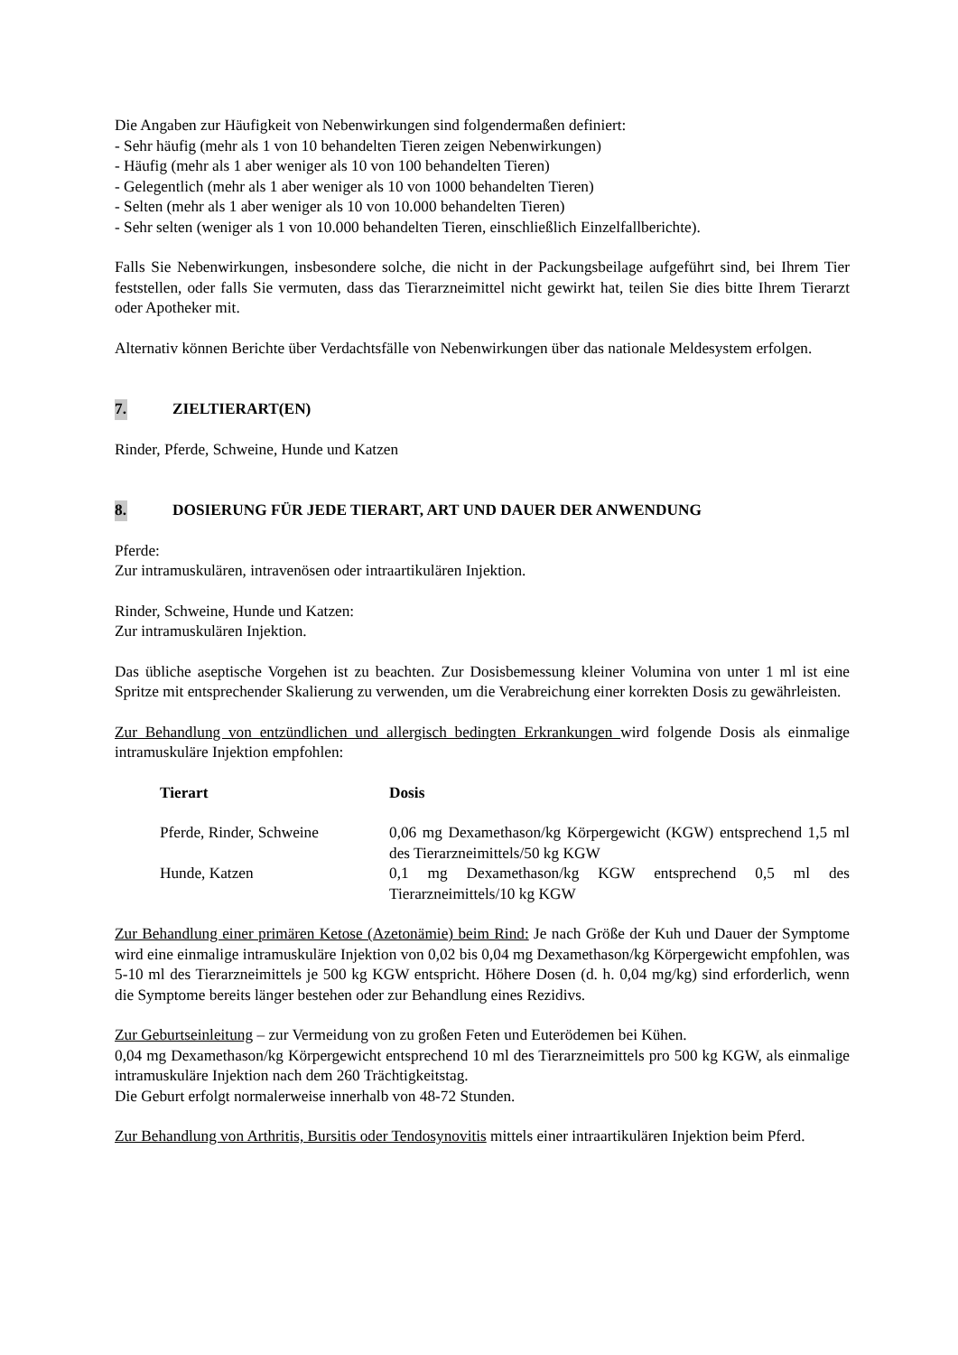Die Angaben zur Häufigkeit von Nebenwirkungen sind folgendermaßen definiert:
- Sehr häufig (mehr als 1 von 10 behandelten Tieren zeigen Nebenwirkungen)
- Häufig (mehr als 1 aber weniger als 10 von 100 behandelten Tieren)
- Gelegentlich (mehr als 1 aber weniger als 10 von 1000 behandelten Tieren)
- Selten (mehr als 1 aber weniger als 10 von 10.000 behandelten Tieren)
- Sehr selten (weniger als 1 von 10.000 behandelten Tieren, einschließlich Einzelfallberichte).
Falls Sie Nebenwirkungen, insbesondere solche, die nicht in der Packungsbeilage aufgeführt sind, bei Ihrem Tier feststellen, oder falls Sie vermuten, dass das Tierarzneimittel nicht gewirkt hat, teilen Sie dies bitte Ihrem Tierarzt oder Apotheker mit.
Alternativ können Berichte über Verdachtsfälle von Nebenwirkungen über das nationale Meldesystem erfolgen.
7. ZIELTIERART(EN)
Rinder, Pferde, Schweine, Hunde und Katzen
8. DOSIERUNG FÜR JEDE TIERART, ART UND DAUER DER ANWENDUNG
Pferde:
Zur intramuskulären, intravenösen oder intraartikulären Injektion.
Rinder, Schweine, Hunde und Katzen:
Zur intramuskulären Injektion.
Das übliche aseptische Vorgehen ist zu beachten. Zur Dosisbemessung kleiner Volumina von unter 1 ml ist eine Spritze mit entsprechender Skalierung zu verwenden, um die Verabreichung einer korrekten Dosis zu gewährleisten.
Zur Behandlung von entzündlichen und allergisch bedingten Erkrankungen wird folgende Dosis als einmalige intramuskuläre Injektion empfohlen:
| Tierart | Dosis |
| --- | --- |
| Pferde, Rinder, Schweine | 0,06 mg Dexamethason/kg Körpergewicht (KGW) entsprechend 1,5 ml des Tierarzneimittels/50 kg KGW |
| Hunde, Katzen | 0,1 mg Dexamethason/kg KGW entsprechend 0,5 ml des Tierarzneimittels/10 kg KGW |
Zur Behandlung einer primären Ketose (Azetonämie) beim Rind: Je nach Größe der Kuh und Dauer der Symptome wird eine einmalige intramuskuläre Injektion von 0,02 bis 0,04 mg Dexamethason/kg Körpergewicht empfohlen, was 5-10 ml des Tierarzneimittels je 500 kg KGW entspricht. Höhere Dosen (d. h. 0,04 mg/kg) sind erforderlich, wenn die Symptome bereits länger bestehen oder zur Behandlung eines Rezidivs.
Zur Geburtseinleitung – zur Vermeidung von zu großen Feten und Euterödemen bei Kühen.
0,04 mg Dexamethason/kg Körpergewicht entsprechend 10 ml des Tierarzneimittels pro 500 kg KGW, als einmalige intramuskuläre Injektion nach dem 260 Trächtigkeitstag.
Die Geburt erfolgt normalerweise innerhalb von 48-72 Stunden.
Zur Behandlung von Arthritis, Bursitis oder Tendosynovitis mittels einer intraartikulären Injektion beim Pferd.